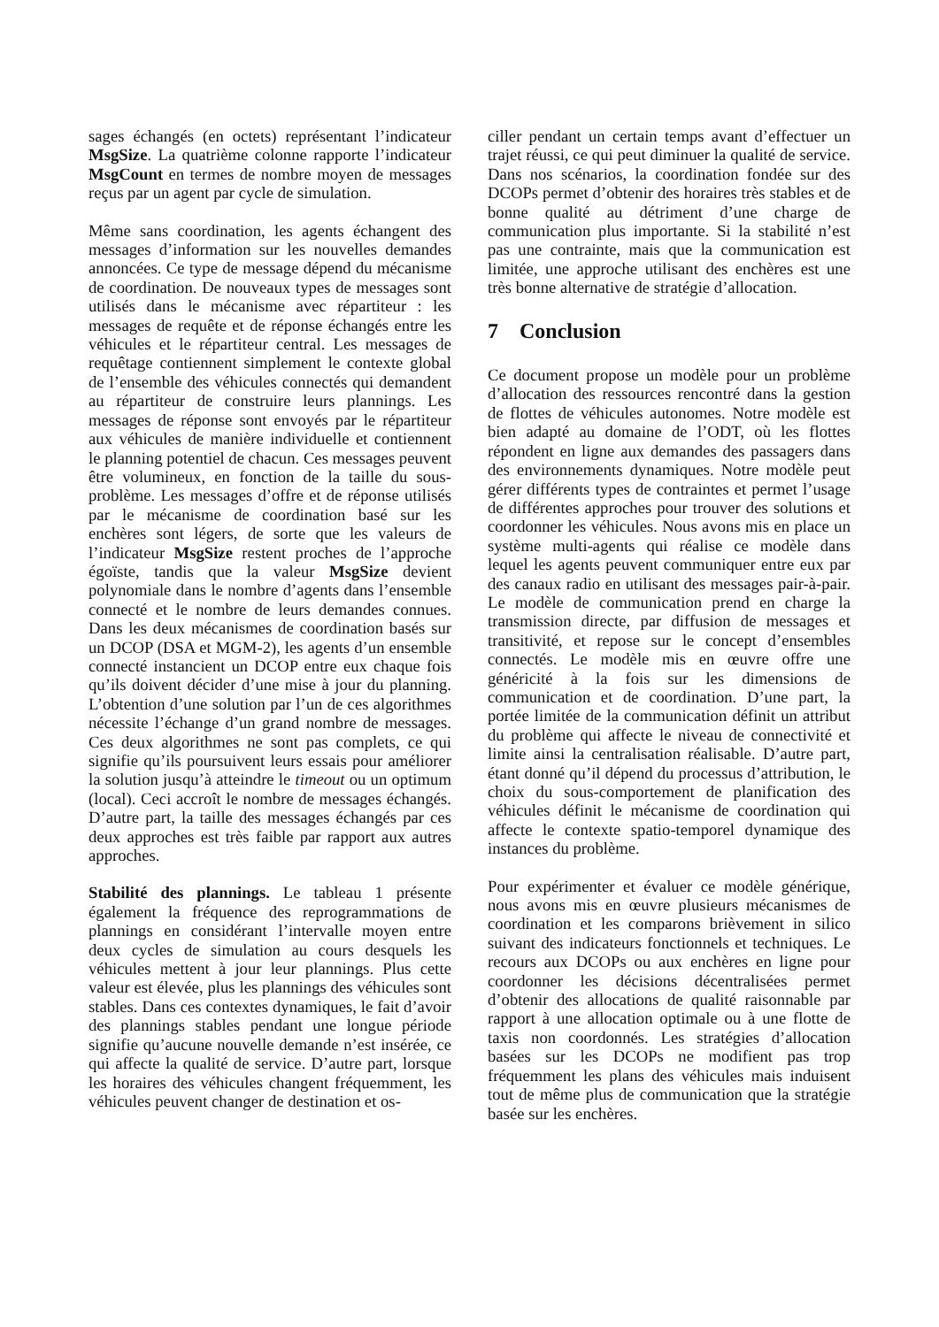sages échangés (en octets) représentant l’indicateur MsgSize. La quatrième colonne rapporte l’indicateur MsgCount en termes de nombre moyen de messages reçus par un agent par cycle de simulation.
Même sans coordination, les agents échangent des messages d’information sur les nouvelles demandes annoncées. Ce type de message dépend du mécanisme de coordination. De nouveaux types de messages sont utilisés dans le mécanisme avec répartiteur : les messages de requête et de réponse échangés entre les véhicules et le répartiteur central. Les messages de requêtage contiennent simplement le contexte global de l’ensemble des véhicules connectés qui demandent au répartiteur de construire leurs plannings. Les messages de réponse sont envoyés par le répartiteur aux véhicules de manière individuelle et contiennent le planning potentiel de chacun. Ces messages peuvent être volumineux, en fonction de la taille du sous-problème. Les messages d’offre et de réponse utilisés par le mécanisme de coordination basé sur les enchères sont légers, de sorte que les valeurs de l’indicateur MsgSize restent proches de l’approche égoïste, tandis que la valeur MsgSize devient polynomiale dans le nombre d’agents dans l’ensemble connecté et le nombre de leurs demandes connues. Dans les deux mécanismes de coordination basés sur un DCOP (DSA et MGM-2), les agents d’un ensemble connecté instancient un DCOP entre eux chaque fois qu’ils doivent décider d’une mise à jour du planning. L’obtention d’une solution par l’un de ces algorithmes nécessite l’échange d’un grand nombre de messages. Ces deux algorithmes ne sont pas complets, ce qui signifie qu’ils poursuivent leurs essais pour améliorer la solution jusqu’à atteindre le timeout ou un optimum (local). Ceci accroît le nombre de messages échangés. D’autre part, la taille des messages échangés par ces deux approches est très faible par rapport aux autres approches.
Stabilité des plannings. Le tableau 1 présente également la fréquence des reprogrammations de plannings en considérant l’intervalle moyen entre deux cycles de simulation au cours desquels les véhicules mettent à jour leur plannings. Plus cette valeur est élevée, plus les plannings des véhicules sont stables. Dans ces contextes dynamiques, le fait d’avoir des plannings stables pendant une longue période signifie qu’aucune nouvelle demande n’est insérée, ce qui affecte la qualité de service. D’autre part, lorsque les horaires des véhicules changent fréquemment, les véhicules peuvent changer de destination et os-
ciller pendant un certain temps avant d’effectuer un trajet réussi, ce qui peut diminuer la qualité de service. Dans nos scénarios, la coordination fondée sur des DCOPs permet d’obtenir des horaires très stables et de bonne qualité au détriment d’une charge de communication plus importante. Si la stabilité n’est pas une contrainte, mais que la communication est limitée, une approche utilisant des enchères est une très bonne alternative de stratégie d’allocation.
7 Conclusion
Ce document propose un modèle pour un problème d’allocation des ressources rencontré dans la gestion de flottes de véhicules autonomes. Notre modèle est bien adapté au domaine de l’ODT, où les flottes répondent en ligne aux demandes des passagers dans des environnements dynamiques. Notre modèle peut gérer différents types de contraintes et permet l’usage de différentes approches pour trouver des solutions et coordonner les véhicules. Nous avons mis en place un système multi-agents qui réalise ce modèle dans lequel les agents peuvent communiquer entre eux par des canaux radio en utilisant des messages pair-à-pair. Le modèle de communication prend en charge la transmission directe, par diffusion de messages et transitivité, et repose sur le concept d’ensembles connectés. Le modèle mis en œuvre offre une généricité à la fois sur les dimensions de communication et de coordination. D’une part, la portée limitée de la communication définit un attribut du problème qui affecte le niveau de connectivité et limite ainsi la centralisation réalisable. D’autre part, étant donné qu’il dépend du processus d’attribution, le choix du sous-comportement de planification des véhicules définit le mécanisme de coordination qui affecte le contexte spatio-temporel dynamique des instances du problème.
Pour expérimenter et évaluer ce modèle générique, nous avons mis en œuvre plusieurs mécanismes de coordination et les comparons brièvement in silico suivant des indicateurs fonctionnels et techniques. Le recours aux DCOPs ou aux enchères en ligne pour coordonner les décisions décentralisées permet d’obtenir des allocations de qualité raisonnable par rapport à une allocation optimale ou à une flotte de taxis non coordonnés. Les stratégies d’allocation basées sur les DCOPs ne modifient pas trop fréquemment les plans des véhicules mais induisent tout de même plus de communication que la stratégie basée sur les enchères.